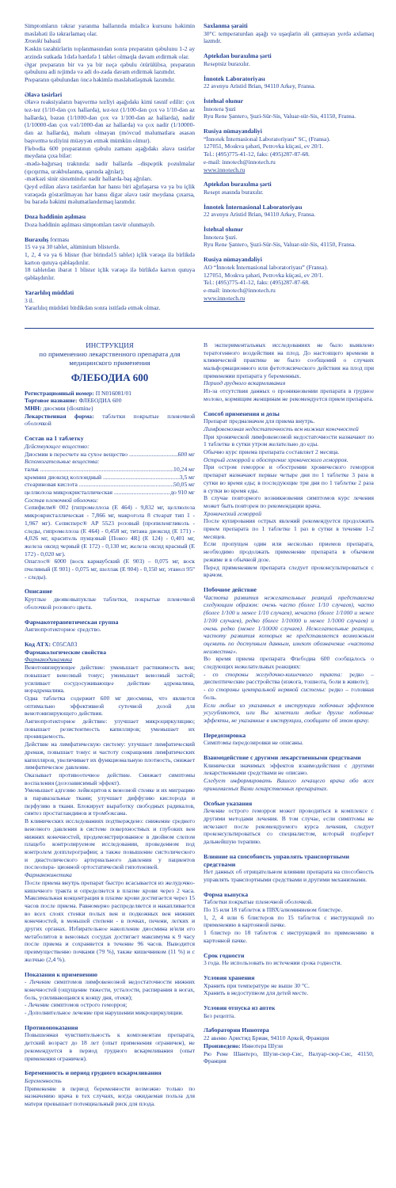Simptomların təkrar yaranma hallarında müalicə kursunu həkimin məsləhəti ilə təkrarlamaq olar.
Xroniki babasil
Kəskin təzahürlərin toplanmasından sonra preparatın qəbulunu 1-2 ay ərzində sutkada 1dəfə hərdəfə 1 tablet olmaqla davam etdirmək olar.
Əgər preparatın bir və ya bir neçə qəbulu ötürülübsə, preparatın qəbulunu adi rejimdə və adi do-zada davam etdirmək lazımdır.
Preparatın qəbulundan öncə həkimlə məsləhətləşmək lazımdır.
Əlavə təsirləri
Əlavə reaksiyaların başvermə tezliyi aşağıdakı kimi təsnif edilir: çox tez-tez (1/10-dən çox hallarda), tez-tez (1/100-dən çox və 1/10-dən az hallarda), bəzən (1/1000-dən çox və 1/100-dən az hallarda), nadir (1/10000-dən çox və1/1000-dən az hallarda) və çox nadir (1/10000-dən az hallarda), məlum olmayan (mövcud məlumatlara əsasən başvermə tezliyini müəyyən etmək mümkün olmur).
Flebodia 600 preparatının qəbulu zamanı aşağıdakı əlavə təsirlər meydana çıxa bilər:
-mədə-bağırsaq traktında: nadir hallarda –dispeptik pozulmalar (qıcqırma, urəkbulanma, qarında ağrılar);
-mərkəzi sinir sistemində: nadir hallarda-baş ağrıları.
Qeyd edilən əlavə təsirlərdən hər hansı biri ağırlaşarsa və ya bu içlik vərəqədə göstərilməyən hər hansı digər əlavə təsir meydana çıxarsa, bu barədə həkimi məlumatlandırmaq lazımdır.
Doza həddinin aşılması
Doza həddinin aşılması simptomları təsvir olunmayıb.
Buraxılış forması
15 və ya 30 tablet, alüminium blisterdə.
1, 2, 4 və ya 6 blister (hər birində15 tablet) içlik vərəqə ilə birlikdə karton qutuya qablaşdırılır.
18 tabletdən ibarət 1 blister içlik vərəqə ilə birlikdə karton qutuya qablaşdırılır.
Yararlılıq müddəti
3 il.
Yararlılıq müddəti bitdikdən sonra istifadə etmək olmaz.
Saxlanma şəraiti
30°C temperaturdan aşağı və uşaqlarin əli çatmayan yerdə axlamaq lazmdr.
Aptekdən buraxılma şərti
Reseptsiz buraxılır.
İnnotek Laboratoriyası
22 avenyu Aristid Brian, 94110 Arkey, Fransa.
İstehsal olunur
İnnotera Şuzi
Ryu Rene Şantero, Şuzi-Sür-Sis, Valuar-sür-Sis, 41150, Fransa.
Rusiya nümayəndəliyi
“İnnotek İnternasional Laboratoriyası” SC, (Fransa).
127051, Moskva şəhəri, Petrovka küçəsi, ev 20/1.
Tel.: (495)775-41-12, faks: (495)287-87-68.
e-mail: innotech@innotech.ru
www.innotech.ru
Aptekdən buraxılma şərti
Resept əsasnda buraxılır.
İnnotek İnternasional Laboratoriyası
22 avenyu Aristid Brian, 94110 Arkey, Fransa.
İstehsal olunur
İnnotera Şuzi.
Ryu Rene Şantero, Şuzi-Sür-Sis, Valuar-sür-Sis, 41150, Fransa.
Rusiya nümayəndəliyi
AO “İnnotek İnternasional laboratoriyası” (Fransa).
127051, Moskva şəhəri, Petrovka küçəsi, ev 20/1.
Tel.: (495)775-41-12, faks: (495)287-87-68.
e-mail: innotech@innotech.ru
www.innotech.ru
ИНСТРУКЦИЯ
по применению лекарственного препарата для
медицинского применения
ФЛЕБОДИА 600
Регистрационный номер: П N016081/01
Торговое название: ФЛЕБОДИА 600
МНН: диосмин (diosmine)
Лекарственная форма: таблетки покрытые пленочной оболочкой
Состав на 1 таблетку
Действующее вещество:
Диосмин в пересчете на сухое вещество 600 мг
Вспомогательные вещества:
тальк 10,24 мг
кремния диоксид коллоидный 3,5 мг
стеариновая кислота 50,05 мг
целлюлоза микрокристаллическая до 910 мг
Состав пленочной оболочки:
Сепифилм® 002 (гипромеллоза (Е 464) - 9,832 мг, целлюлоза микрокристаллическая - 7,866 мг, макрогола 8 стеарат тип 1 - 1,967 мг). Сеписперс® АР 5523 розовый (пропиленгликоль - следы, гипромеллоза (Е 464) - 0,458 мг, титана диоксид (Е 171) - 4,026 мг, краситель пунцовый [Понсо 4R] (Е 124) - 0,401 мг, железа оксид черный (Е 172) - 0,130 мг, железа оксид красный (Е 172) - 0,020 мг).
Опаглос® 6000 (воск карнаубский (Е 903) – 0,075 мг, воск пчелиный (Е 901) - 0,075 мг, шеллак (Е 904) - 0,150 мг, этанол 95° - следы).
Описание
Круглые двояковыпуклые таблетки, покрытые пленочной оболочкой розового цвета.
Фармакотерапевтическая группа
Ангиопротекторное средство.
Код АТХ: С05СА03
Фармакологические свойства
Фармакодинамика
Венотонизирующее действие: уменьшает растяжимость вен; повышает венозный тонус; уменьшает венозный застой; усиливает сосудосуживающее действие адреналина, норадреналина.
Одна таблетка содержит 600 мг диосмина, что является оптимально эффективной суточной дозой для венотонизирующего действия.
Ангиопротекторное действие: улучшает микроциркуляцию; повышает резистентность капилляров; уменьшает их проницаемость.
Действие на лимфатическую систему: улучшает лимфатический дренаж, повышает тонус и частоту сокращения лимфатических капилляров, увеличивает их функциональную плотность, снижает лимфатическое давление.
Оказывает противоотечное действие. Снижает симптомы воспаления (дозозависимый эффект).
Уменьшает адгезию лейкоцитов к венозной стенке и их миграцию в паравазальные ткани; улучшает диффузию кислорода и перфузию в ткани. Блокирует выработку свободных радикалов, синтез простагландинов и тромбоксана.
В клинических исследованиях подтверждено: снижение среднего венозного давления в системе поверхностных и глубоких вен нижних конечностей, продемонстрированное в двойном слепом плацебо контролируемом исследовании, проведенном под контролем допплерографии; а также повышение систолического и диастолического артериального давления у пациентов послеопера- ционной ортостатической гипотензией.
Фармакокинетика
После приема внутрь препарат быстро всасывается из желудочно-кишечного тракта и определяется в плазме крови через 2 часа. Максимальная концентрация в плазме крови достигается через 15 часов после приема. Равномерно распределяется и накапливается во всех слоях стенки полых вен и подкожных вен нижних конечностей, в меньшей степени - в почках, печени, легких и других органах. Избирательное накопление диосмина и/или его метаболитов в венозных сосудах достигает максимума к 9 часу после приема и сохраняется в течение 96 часов. Выводится преимущественно почками (79 %), также кишечником (11 %) и с желчью (2,4 %).
Показания к применению
- Лечение симптомов лимфовенозной недостаточности нижних конечностей (ощущение тяжести, усталости, распирания в ногах, боль, усиливающаяся к концу дня, отеки);
- Лечение симптомов острого геморроя;
- Дополнительное лечение при нарушении микроциркуляции.
Противопоказания
Повышенная чувствительность к компонентам препарата, детский возраст до 18 лет (опыт применения ограничен), не рекомендуется в период грудного вскармливания (опыт применения ограничен).
Беременность и период грудного вскармливания
Беременность
Применение в период беременности возможно только по назначению врача в тех случаях, когда ожидаемая польза для матери превышает потенциальный риск для плода.
В экспериментальных исследованиях не было выявлено тератогенного воздействия на плод. До настоящего времени в клинической практике не было сообщений о случаях мальформационного или фетотоксического действия на плод при применении препарата у беременных.
Период грудного вскармливания
Из-за отсутствия данных о проникновении препарата в грудное молоко, кормящим женщинам не рекомендуется прием препарата.
Способ применения и дозы
Препарат предназначен для приема внутрь.
Лимфовенозная недостаточность вен нижних конечностей
При хронической лимфовенозной недостаточности назначают по 1 таблетке в сутки утром желательно до еды.
Обычно курс приема препарата составляет 2 месяца.
Острый геморрой и обострение хронического геморроя.
При остром геморрое и обострении хронического геморроя препарат назначают первые четыре дня по 1 таблетке 3 раза в сутки во время еды; в последующие три дня по 1 таблетке 2 раза в сутки во время еды.
В случае повторного возникновения симптомов курс лечения может быть повторен по рекомендации врача.
Хронический геморрой
После купирования острых явлений рекомендуется продолжить прием препарата по 1 таблетке 1 раз в сутки в течение 1-2 месяцев.
Если пропущен один или несколько приемов препарата, необходимо продолжать применение препарата в обычном режиме и в обычной дозе.
Перед применением препарата следует проконсультироваться с врачом.
Побочное действие
Частота развития нежелательных реакций представлена следующим образом: очень часто (более 1/10 случаев), часто (более 1/100 и менее 1/10 случаев), нечасто (более 1/1000 и менее 1/100 случаев), редко (более 1/10000 и менее 1/1000 случаев) и очень редко (менее 1/10000 случаев). Нежелательные реакции, частоту развития которых не представляется возможным оценить по доступным данным, имеют обозначение «частота неизвестна».
Во время приема препарата Флебодиа 600 сообщалось о следующих нежелательных реакциях:
- со стороны желудочно-кишечного тракта: редко – диспептические расстройства (изжога, тошнота, боли в животе);
- со стороны центральной нервной системы: редко – головная боль.
Если любые из указанных в инструкции побочных эффектов усугубляются, или Вы заметили любые другие побочные эффекты, не указанные в инструкции, сообщите об этом врачу.
Передозировка
Симптомы передозировки не описаны.
Взаимодействие с другими лекарственными средствами
Клинически значимых эффектов взаимодействия с другими лекарственными средствами не описано.
Следует информировать Вашего лечащего врача обо всех принимаемых Вами лекарственных препаратах.
Особые указания
Лечение острого геморроя может проводиться в комплексе с другими методами лечения. В том случае, если симптомы не исчезают после рекомендуемого курса лечения, следует проконсультироваться со специалистом, который подберет дальнейшую терапию.
Влияние на способность управлять транспортными средствами
Нет данных об отрицательном влиянии препарата на способность управлять транспортными средствами и другими механизмами.
Форма выпуска
Таблетки покрытые пленочной оболочкой.
По 15 или 18 таблеток в ПВХ/алюминиевом блистере.
1, 2, 4 или 6 блистеров по 15 таблеток с инструкцией по применению в картонной пачке.
1 блистер по 18 таблеток с инструкцией по применению в картонной пачке.
Срок годности
3 года. Не использовать по истечении срока годности.
Условия хранения
Хранить при температуре не выше 30 °С.
Хранить в недоступном для детей месте.
Условия отпуска из аптек
Без рецепта.
Лаборатории Иннотера
22 авеню Аристид Бриан, 94110 Аркей, Франция
Произведено: Иннотера Шузи
Рю Рене Шантеро, Шузи-сюр-Сис, Валуар-сюр-Сис, 41150, Франция